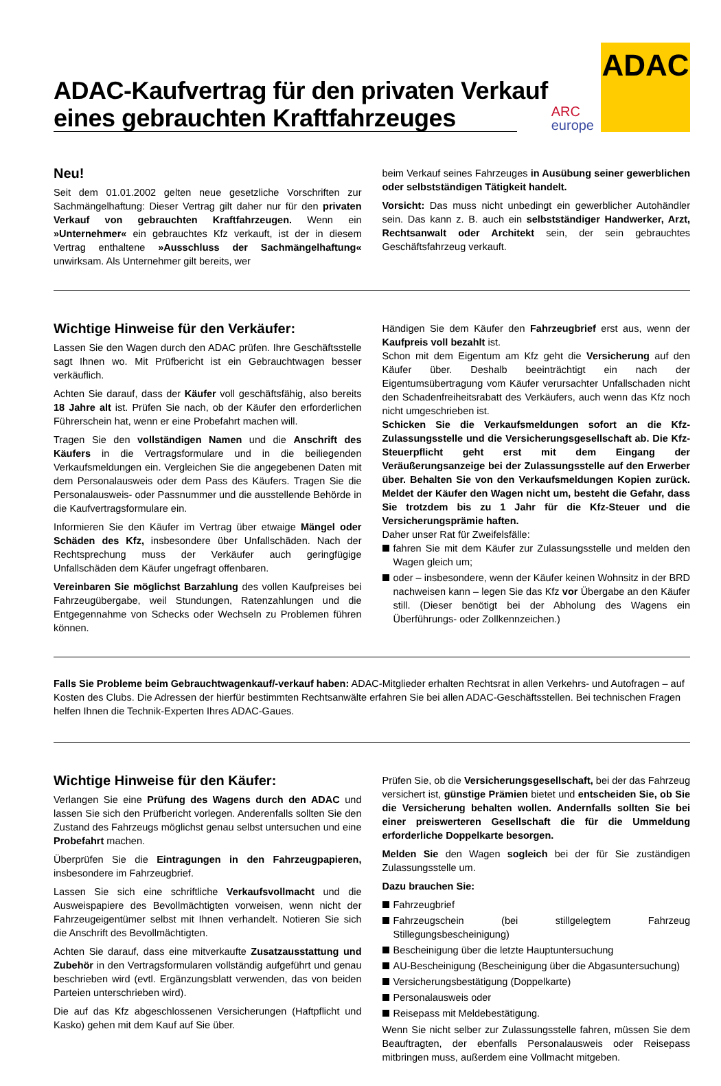ADAC-Kaufvertrag für den privaten Verkauf
eines gebrauchten Kraftfahrzeuges
ARC
europe
ADAC
Neu!
Seit dem 01.01.2002 gelten neue gesetzliche Vorschriften zur Sachmängelhaftung: Dieser Vertrag gilt daher nur für den privaten Verkauf von gebrauchten Kraftfahrzeugen. Wenn ein »Unternehmer« ein gebrauchtes Kfz verkauft, ist der in diesem Vertrag enthaltene »Ausschluss der Sachmängelhaftung« unwirksam. Als Unternehmer gilt bereits, wer
beim Verkauf seines Fahrzeuges in Ausübung seiner gewerblichen oder selbstständigen Tätigkeit handelt.
Vorsicht: Das muss nicht unbedingt ein gewerblicher Autohändler sein. Das kann z. B. auch ein selbstständiger Handwerker, Arzt, Rechtsanwalt oder Architekt sein, der sein gebrauchtes Geschäftsfahrzeug verkauft.
Wichtige Hinweise für den Verkäufer:
Lassen Sie den Wagen durch den ADAC prüfen. Ihre Geschäftsstelle sagt Ihnen wo. Mit Prüfbericht ist ein Gebrauchtwagen besser verkäuflich.
Achten Sie darauf, dass der Käufer voll geschäftsfähig, also bereits 18 Jahre alt ist. Prüfen Sie nach, ob der Käufer den erforderlichen Führerschein hat, wenn er eine Probefahrt machen will.
Tragen Sie den vollständigen Namen und die Anschrift des Käufers in die Vertragsformulare und in die beiliegenden Verkaufsmeldungen ein. Vergleichen Sie die angegebenen Daten mit dem Personalausweis oder dem Pass des Käufers. Tragen Sie die Personalausweis- oder Passnummer und die ausstellende Behörde in die Kaufvertragsformulare ein.
Informieren Sie den Käufer im Vertrag über etwaige Mängel oder Schäden des Kfz, insbesondere über Unfallschäden. Nach der Rechtsprechung muss der Verkäufer auch geringfügige Unfallschäden dem Käufer ungefragt offenbaren.
Vereinbaren Sie möglichst Barzahlung des vollen Kaufpreises bei Fahrzeugübergabe, weil Stundungen, Ratenzahlungen und die Entgegennahme von Schecks oder Wechseln zu Problemen führen können.
Händigen Sie dem Käufer den Fahrzeugbrief erst aus, wenn der Kaufpreis voll bezahlt ist.
Schon mit dem Eigentum am Kfz geht die Versicherung auf den Käufer über. Deshalb beeinträchtigt ein nach der Eigentumsübertragung vom Käufer verursachter Unfallschaden nicht den Schadenfreiheitsrabatt des Verkäufers, auch wenn das Kfz noch nicht umgeschrieben ist.
Schicken Sie die Verkaufsmeldungen sofort an die Kfz-Zulassungsstelle und die Versicherungsgesellschaft ab. Die Kfz-Steuerpflicht geht erst mit dem Eingang der Veräußerungsanzeige bei der Zulassungsstelle auf den Erwerber über. Behalten Sie von den Verkaufsmeldungen Kopien zurück. Meldet der Käufer den Wagen nicht um, besteht die Gefahr, dass Sie trotzdem bis zu 1 Jahr für die Kfz-Steuer und die Versicherungsprämie haften.
Daher unser Rat für Zweifelsfälle:
fahren Sie mit dem Käufer zur Zulassungsstelle und melden den Wagen gleich um;
oder – insbesondere, wenn der Käufer keinen Wohnsitz in der BRD nachweisen kann – legen Sie das Kfz vor Übergabe an den Käufer still. (Dieser benötigt bei der Abholung des Wagens ein Überführungs- oder Zollkennzeichen.)
Falls Sie Probleme beim Gebrauchtwagenkauf/-verkauf haben: ADAC-Mitglieder erhalten Rechtsrat in allen Verkehrs- und Autofragen – auf Kosten des Clubs. Die Adressen der hierfür bestimmten Rechtsanwälte erfahren Sie bei allen ADAC-Geschäftsstellen. Bei technischen Fragen helfen Ihnen die Technik-Experten Ihres ADAC-Gaues.
Wichtige Hinweise für den Käufer:
Verlangen Sie eine Prüfung des Wagens durch den ADAC und lassen Sie sich den Prüfbericht vorlegen. Anderenfalls sollten Sie den Zustand des Fahrzeugs möglichst genau selbst untersuchen und eine Probefahrt machen.
Überprüfen Sie die Eintragungen in den Fahrzeugpapieren, insbesondere im Fahrzeugbrief.
Lassen Sie sich eine schriftliche Verkaufsvollmacht und die Ausweispapiere des Bevollmächtigten vorweisen, wenn nicht der Fahrzeugeigentümer selbst mit Ihnen verhandelt. Notieren Sie sich die Anschrift des Bevollmächtigten.
Achten Sie darauf, dass eine mitverkaufte Zusatzausstattung und Zubehör in den Vertragsformularen vollständig aufgeführt und genau beschrieben wird (evtl. Ergänzungsblatt verwenden, das von beiden Parteien unterschrieben wird).
Die auf das Kfz abgeschlossenen Versicherungen (Haftpflicht und Kasko) gehen mit dem Kauf auf Sie über.
Prüfen Sie, ob die Versicherungsgesellschaft, bei der das Fahrzeug versichert ist, günstige Prämien bietet und entscheiden Sie, ob Sie die Versicherung behalten wollen. Andernfalls sollten Sie bei einer preiswerteren Gesellschaft die für die Ummeldung erforderliche Doppelkarte besorgen.
Melden Sie den Wagen sogleich bei der für Sie zuständigen Zulassungsstelle um.
Dazu brauchen Sie:
Fahrzeugbrief
Fahrzeugschein (bei stillgelegtem Fahrzeug Stillegungsbescheinigung)
Bescheinigung über die letzte Hauptuntersuchung
AU-Bescheinigung (Bescheinigung über die Abgasuntersuchung)
Versicherungsbestätigung (Doppelkarte)
Personalausweis oder
Reisepass mit Meldebestätigung.
Wenn Sie nicht selber zur Zulassungsstelle fahren, müssen Sie dem Beauftragten, der ebenfalls Personalausweis oder Reisepass mitbringen muss, außerdem eine Vollmacht mitgeben.